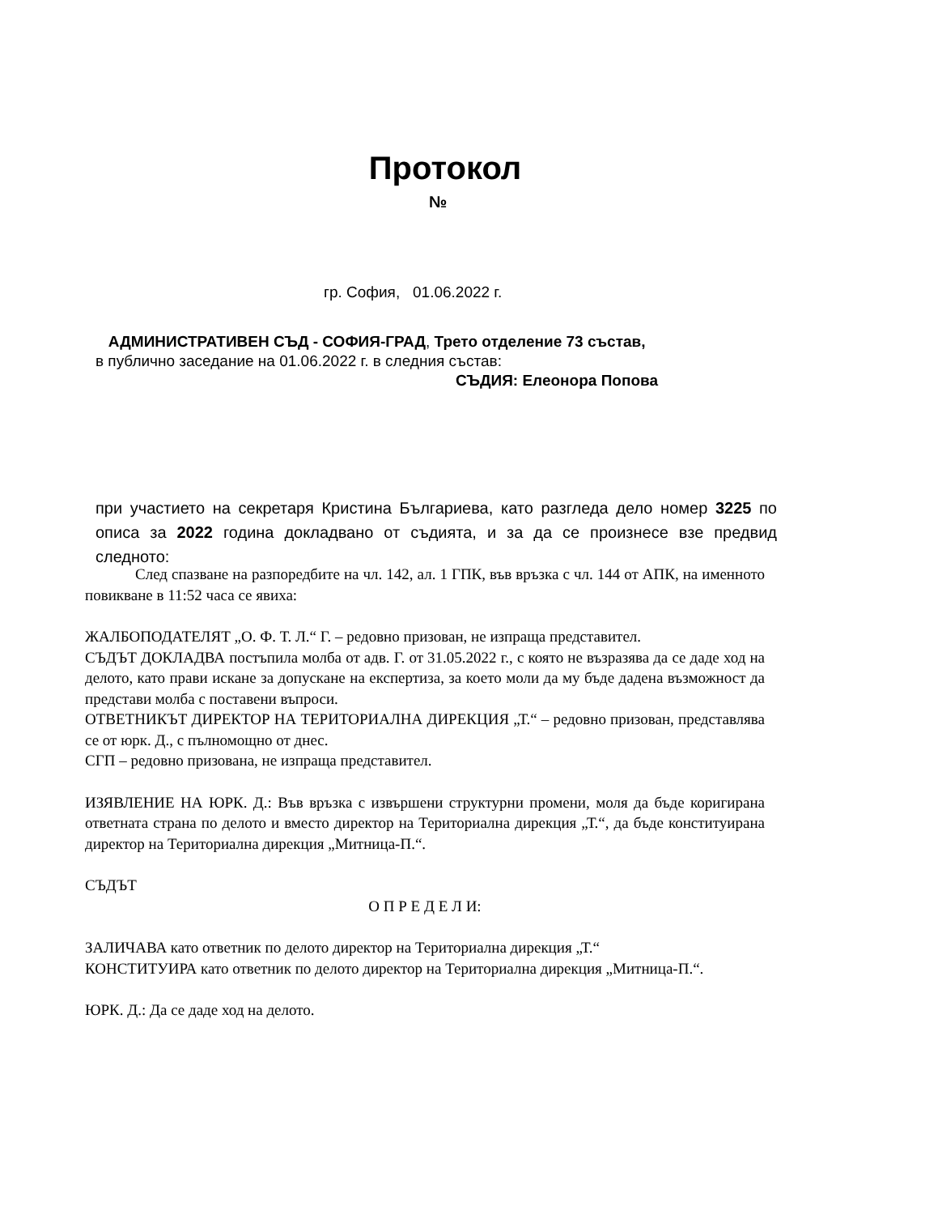Протокол
№
гр. София, 01.06.2022 г.
АДМИНИСТРАТИВЕН СЪД - СОФИЯ-ГРАД, Трето отделение 73 състав,
в публично заседание на 01.06.2022 г. в следния състав:
СЪДИЯ: Елеонора Попова
при участието на секретаря Кристина Българиева, като разгледа дело номер 3225 по описа за 2022 година докладвано от съдията, и за да се произнесе взе предвид следното:
След спазване на разпоредбите на чл. 142, ал. 1 ГПК, във връзка с чл. 144 от АПК, на именното повикване в 11:52 часа се явиха:
ЖАЛБОПОДАТЕЛЯТ „О. Ф. Т. Л.“ Г. – редовно призован, не изпраща представител.
СЪДЪТ ДОКЛАДВА постъпила молба от адв. Г. от 31.05.2022 г., с която не възразява да се даде ход на делото, като прави искане за допускане на експертиза, за което моли да му бъде дадена възможност да представи молба с поставени въпроси.
ОТВЕТНИКЪТ ДИРЕКТОР НА ТЕРИТОРИАЛНА ДИРЕКЦИЯ „Т.“ – редовно призован, представлява се от юрк. Д., с пълномощно от днес.
СГП – редовно призована, не изпраща представител.
ИЗЯВЛЕНИЕ НА ЮРК. Д.: Във връзка с извършени структурни промени, моля да бъде коригирана ответната страна по делото и вместо директор на Териториална дирекция „Т.“, да бъде конституирана директор на Териториална дирекция „Митница-П.“.
СЪДЪТ
О П Р Е Д Е Л И:
ЗАЛИЧАВА като ответник по делото директор на Териториална дирекция „Т.“
КОНСТИТУИРА като ответник по делото директор на Териториална дирекция „Митница-П.“.
ЮРК. Д.: Да се даде ход на делото.